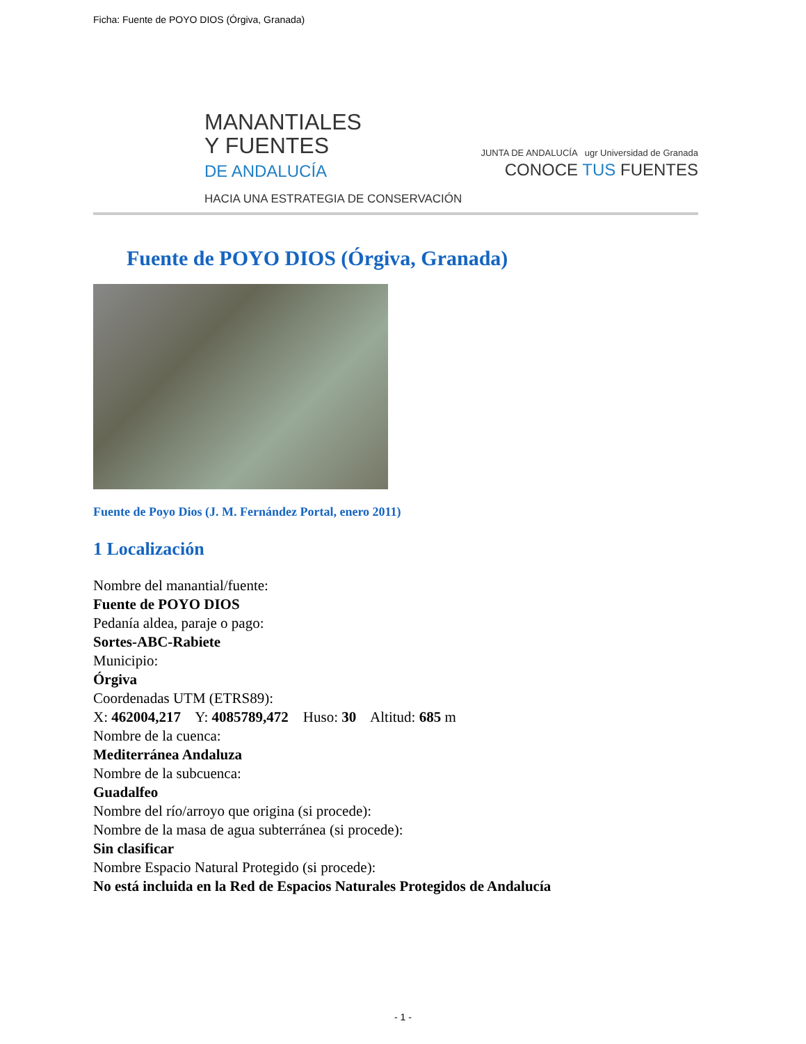Ficha: Fuente de POYO DIOS (Órgiva, Granada)
MANANTIALES
Y FUENTES
DE ANDALUCÍA
HACIA UNA ESTRATEGIA DE CONSERVACIÓN
JUNTA DE ANDALUCÍA ugr Universidad de Granada
CONOCE TUS FUENTES
Fuente de POYO DIOS (Órgiva, Granada)
Fuente de Poyo Dios (J. M. Fernández Portal, enero 2011)
1 Localización
Nombre del manantial/fuente:
Fuente de POYO DIOS
Pedanía aldea, paraje o pago:
Sortes-ABC-Rabiete
Municipio:
Órgiva
Coordenadas UTM (ETRS89):
X: 462004,217 Y: 4085789,472 Huso: 30 Altitud: 685 m
Nombre de la cuenca:
Mediterránea Andaluza
Nombre de la subcuenca:
Guadalfeo
Nombre del río/arroyo que origina (si procede):
Nombre de la masa de agua subterránea (si procede):
Sin clasificar
Nombre Espacio Natural Protegido (si procede):
No está incluida en la Red de Espacios Naturales Protegidos de Andalucía
- 1 -